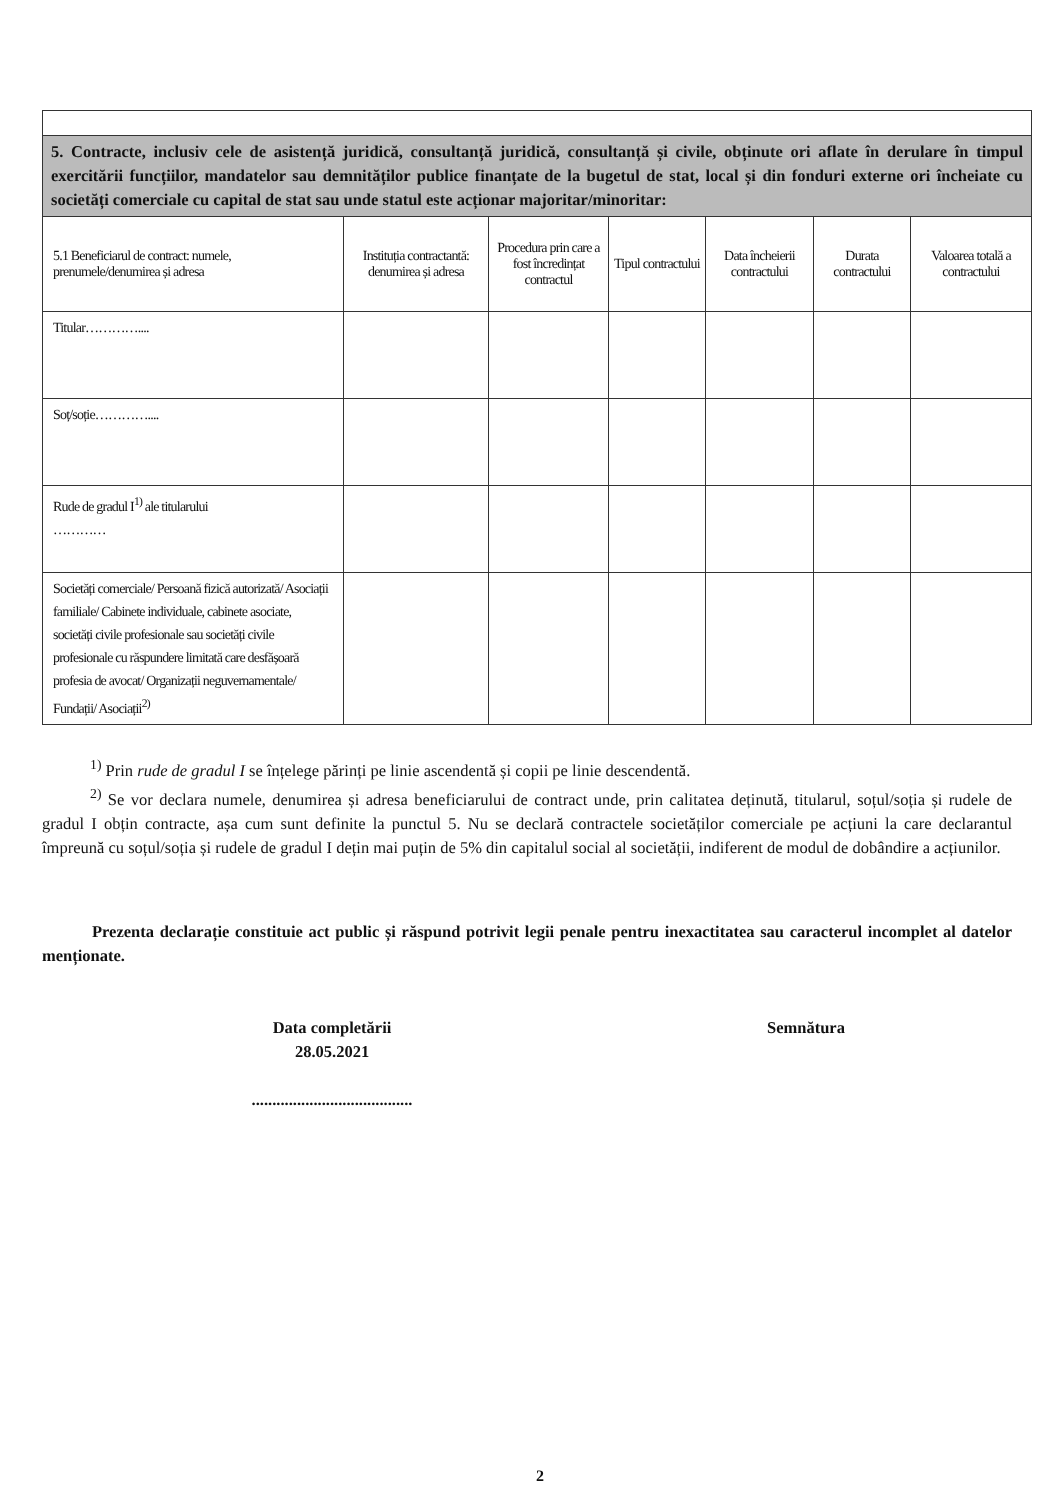| 5. Contracte, inclusiv cele de asistență juridică, consultanță juridică, consultanță și civile, obținute ori aflate în derulare în timpul exercitării funcțiilor, mandatelor sau demnităților publice finanțate de la bugetul de stat, local și din fonduri externe ori încheiate cu societăți comerciale cu capital de stat sau unde statul este acționar majoritar/minoritar: | | | | | | |
| 5.1 Beneficiarul de contract: numele, prenumele/denumirea și adresa | Instituția contractantă: denumirea și adresa | Procedura prin care a fost încredințat contractul | Tipul contractului | Data încheierii contractului | Durata contractului | Valoarea totală a contractului |
| Titular………….... | | | | | | |
| Soț/soție………….... | | | | | | |
| Rude de gradul I<sup>1)</sup> ale titularului ………… | | | | | | |
| Societăți comerciale/ Persoană fizică autorizată/ Asociații familiale/ Cabinete individuale, cabinete asociate, societăți civile profesionale sau societăți civile profesionale cu răspundere limitată care desfășoară profesia de avocat/ Organizații neguvernamentale/ Fundații/ Asociații<sup>2)</sup> | | | | | | |
<sup>1)</sup> Prin rude de gradul I se înțelege părinți pe linie ascendentă și copii pe linie descendentă.
<sup>2)</sup> Se vor declara numele, denumirea și adresa beneficiarului de contract unde, prin calitatea deținută, titularul, soțul/soția și rudele de gradul I obțin contracte, așa cum sunt definite la punctul 5. Nu se declară contractele societăților comerciale pe acțiuni la care declarantul împreună cu soțul/soția și rudele de gradul I dețin mai puțin de 5% din capitalul social al societății, indiferent de modul de dobândire a acțiunilor.
Prezenta declarație constituie act public și răspund potrivit legii penale pentru inexactitatea sau caracterul incomplet al datelor menționate.
Data completării
28.05.2021
.......................................
Semnătura
2